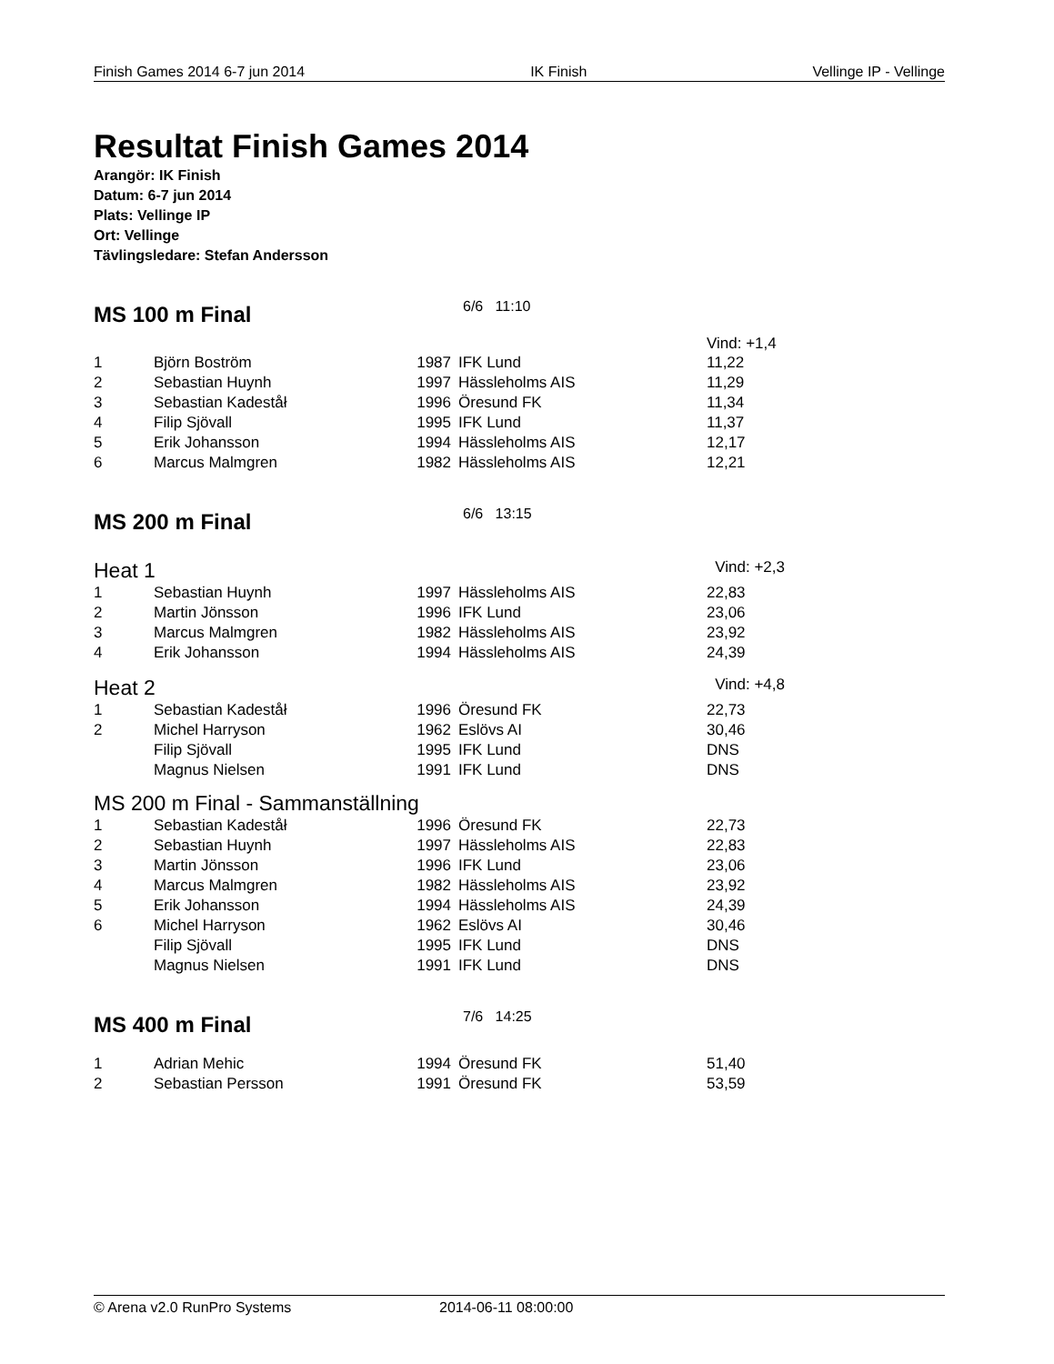Finish Games 2014 6-7 jun 2014 IK Finish Vellinge IP - Vellinge
Resultat Finish Games 2014
Arangör: IK Finish
Datum: 6-7 jun 2014
Plats: Vellinge IP
Ort: Vellinge
Tävlingsledare: Stefan Andersson
MS 100 m Final
6/6 11:10
Vind: +1,4
| 1 | Björn Boström | 1987 | IFK Lund | 11,22 |
| 2 | Sebastian Huynh | 1997 | Hässleholms AIS | 11,29 |
| 3 | Sebastian Kadeståł | 1996 | Öresund FK | 11,34 |
| 4 | Filip Sjövall | 1995 | IFK Lund | 11,37 |
| 5 | Erik Johansson | 1994 | Hässleholms AIS | 12,17 |
| 6 | Marcus Malmgren | 1982 | Hässleholms AIS | 12,21 |
MS 200 m Final
6/6 13:15
Heat 1 Vind: +2,3
| 1 | Sebastian Huynh | 1997 | Hässleholms AIS | 22,83 |
| 2 | Martin Jönsson | 1996 | IFK Lund | 23,06 |
| 3 | Marcus Malmgren | 1982 | Hässleholms AIS | 23,92 |
| 4 | Erik Johansson | 1994 | Hässleholms AIS | 24,39 |
Heat 2 Vind: +4,8
| 1 | Sebastian Kadeståł | 1996 | Öresund FK | 22,73 |
| 2 | Michel Harryson | 1962 | Eslövs AI | 30,46 |
| | Filip Sjövall | 1995 | IFK Lund | DNS |
| | Magnus Nielsen | 1991 | IFK Lund | DNS |
MS 200 m Final - Sammanställning
| 1 | Sebastian Kadeståł | 1996 | Öresund FK | 22,73 |
| 2 | Sebastian Huynh | 1997 | Hässleholms AIS | 22,83 |
| 3 | Martin Jönsson | 1996 | IFK Lund | 23,06 |
| 4 | Marcus Malmgren | 1982 | Hässleholms AIS | 23,92 |
| 5 | Erik Johansson | 1994 | Hässleholms AIS | 24,39 |
| 6 | Michel Harryson | 1962 | Eslövs AI | 30,46 |
| | Filip Sjövall | 1995 | IFK Lund | DNS |
| | Magnus Nielsen | 1991 | IFK Lund | DNS |
MS 400 m Final
7/6 14:25
| 1 | Adrian Mehic | 1994 | Öresund FK | 51,40 |
| 2 | Sebastian Persson | 1991 | Öresund FK | 53,59 |
© Arena v2.0 RunPro Systems 2014-06-11 08:00:00